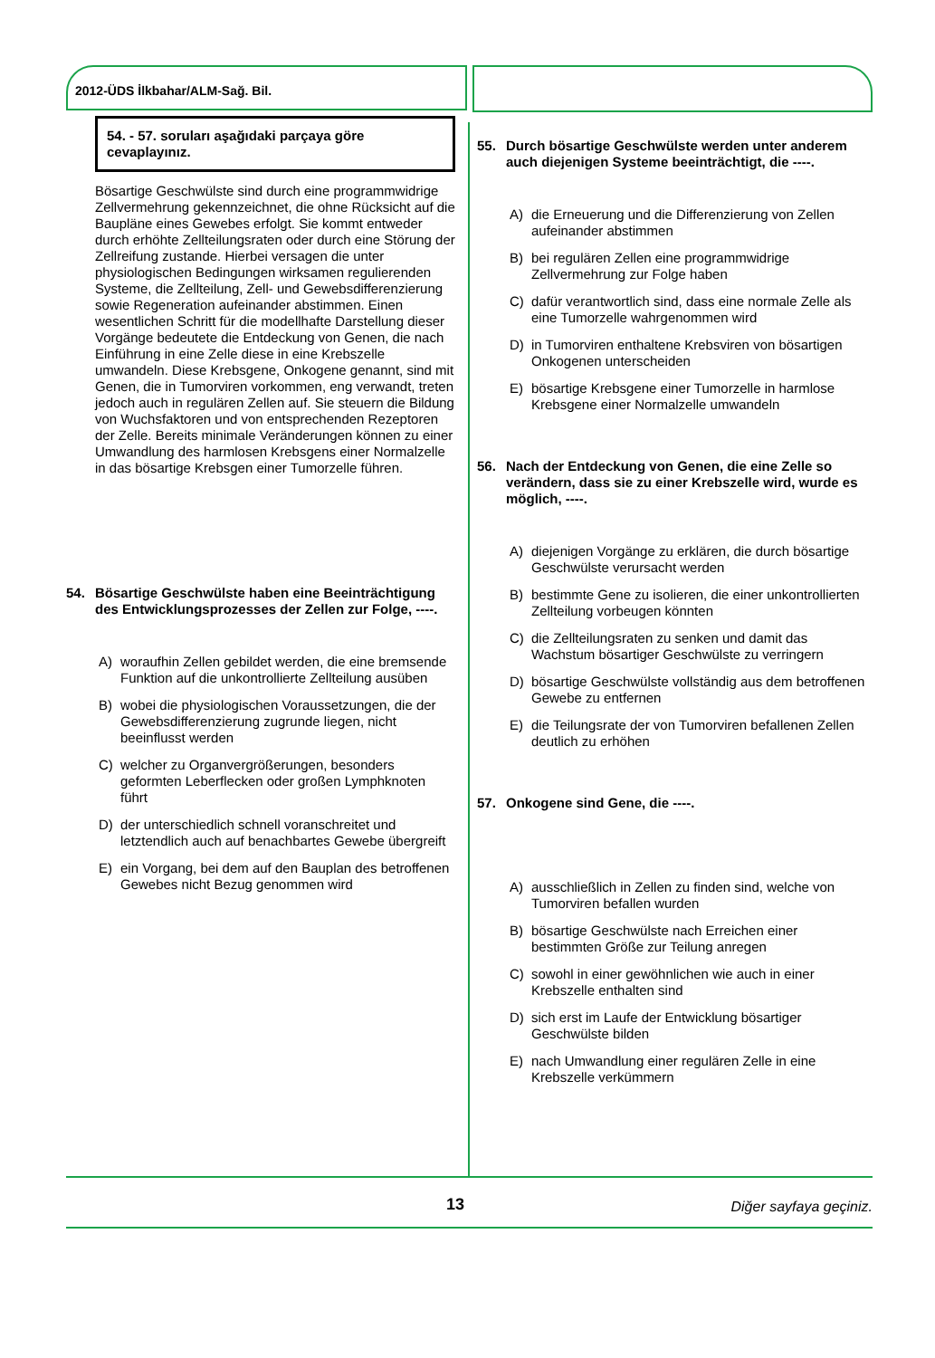2012-ÜDS İlkbahar/ALM-Sağ. Bil.
54. - 57. soruları aşağıdaki parçaya göre cevaplayınız.
Bösartige Geschwülste sind durch eine programmwidrige Zellvermehrung gekennzeichnet, die ohne Rücksicht auf die Baupläne eines Gewebes erfolgt. Sie kommt entweder durch erhöhte Zellteilungsraten oder durch eine Störung der Zellreifung zustande. Hierbei versagen die unter physiologischen Bedingungen wirksamen regulierenden Systeme, die Zellteilung, Zell- und Gewebsdifferenzierung sowie Regeneration aufeinander abstimmen. Einen wesentlichen Schritt für die modellhafte Darstellung dieser Vorgänge bedeutete die Entdeckung von Genen, die nach Einführung in eine Zelle diese in eine Krebszelle umwandeln. Diese Krebsgene, Onkogene genannt, sind mit Genen, die in Tumorviren vorkommen, eng verwandt, treten jedoch auch in regulären Zellen auf. Sie steuern die Bildung von Wuchsfaktoren und von entsprechenden Rezeptoren der Zelle. Bereits minimale Veränderungen können zu einer Umwandlung des harmlosen Krebsgens einer Normalzelle in das bösartige Krebsgen einer Tumorzelle führen.
54. Bösartige Geschwülste haben eine Beeinträchtigung des Entwicklungsprozesses der Zellen zur Folge, ----.
A) woraufhin Zellen gebildet werden, die eine bremsende Funktion auf die unkontrollierte Zellteilung ausüben
B) wobei die physiologischen Voraussetzungen, die der Gewebsdifferenzierung zugrunde liegen, nicht beeinflusst werden
C) welcher zu Organvergrößerungen, besonders geformten Leberflecken oder großen Lymphknoten führt
D) der unterschiedlich schnell voranschreitet und letztendlich auch auf benachbartes Gewebe übergreift
E) ein Vorgang, bei dem auf den Bauplan des betroffenen Gewebes nicht Bezug genommen wird
55. Durch bösartige Geschwülste werden unter anderem auch diejenigen Systeme beeinträchtigt, die ----.
A) die Erneuerung und die Differenzierung von Zellen aufeinander abstimmen
B) bei regulären Zellen eine programmwidrige Zellvermehrung zur Folge haben
C) dafür verantwortlich sind, dass eine normale Zelle als eine Tumorzelle wahrgenommen wird
D) in Tumorviren enthaltene Krebsviren von bösartigen Onkogenen unterscheiden
E) bösartige Krebsgene einer Tumorzelle in harmlose Krebsgene einer Normalzelle umwandeln
56. Nach der Entdeckung von Genen, die eine Zelle so verändern, dass sie zu einer Krebszelle wird, wurde es möglich, ----.
A) diejenigen Vorgänge zu erklären, die durch bösartige Geschwülste verursacht werden
B) bestimmte Gene zu isolieren, die einer unkontrollierten Zellteilung vorbeugen könnten
C) die Zellteilungsraten zu senken und damit das Wachstum bösartiger Geschwülste zu verringern
D) bösartige Geschwülste vollständig aus dem betroffenen Gewebe zu entfernen
E) die Teilungsrate der von Tumorviren befallenen Zellen deutlich zu erhöhen
57. Onkogene sind Gene, die ----.
A) ausschließlich in Zellen zu finden sind, welche von Tumorviren befallen wurden
B) bösartige Geschwülste nach Erreichen einer bestimmten Größe zur Teilung anregen
C) sowohl in einer gewöhnlichen wie auch in einer Krebszelle enthalten sind
D) sich erst im Laufe der Entwicklung bösartiger Geschwülste bilden
E) nach Umwandlung einer regulären Zelle in eine Krebszelle verkümmern
13 Diğer sayfaya geçiniz.